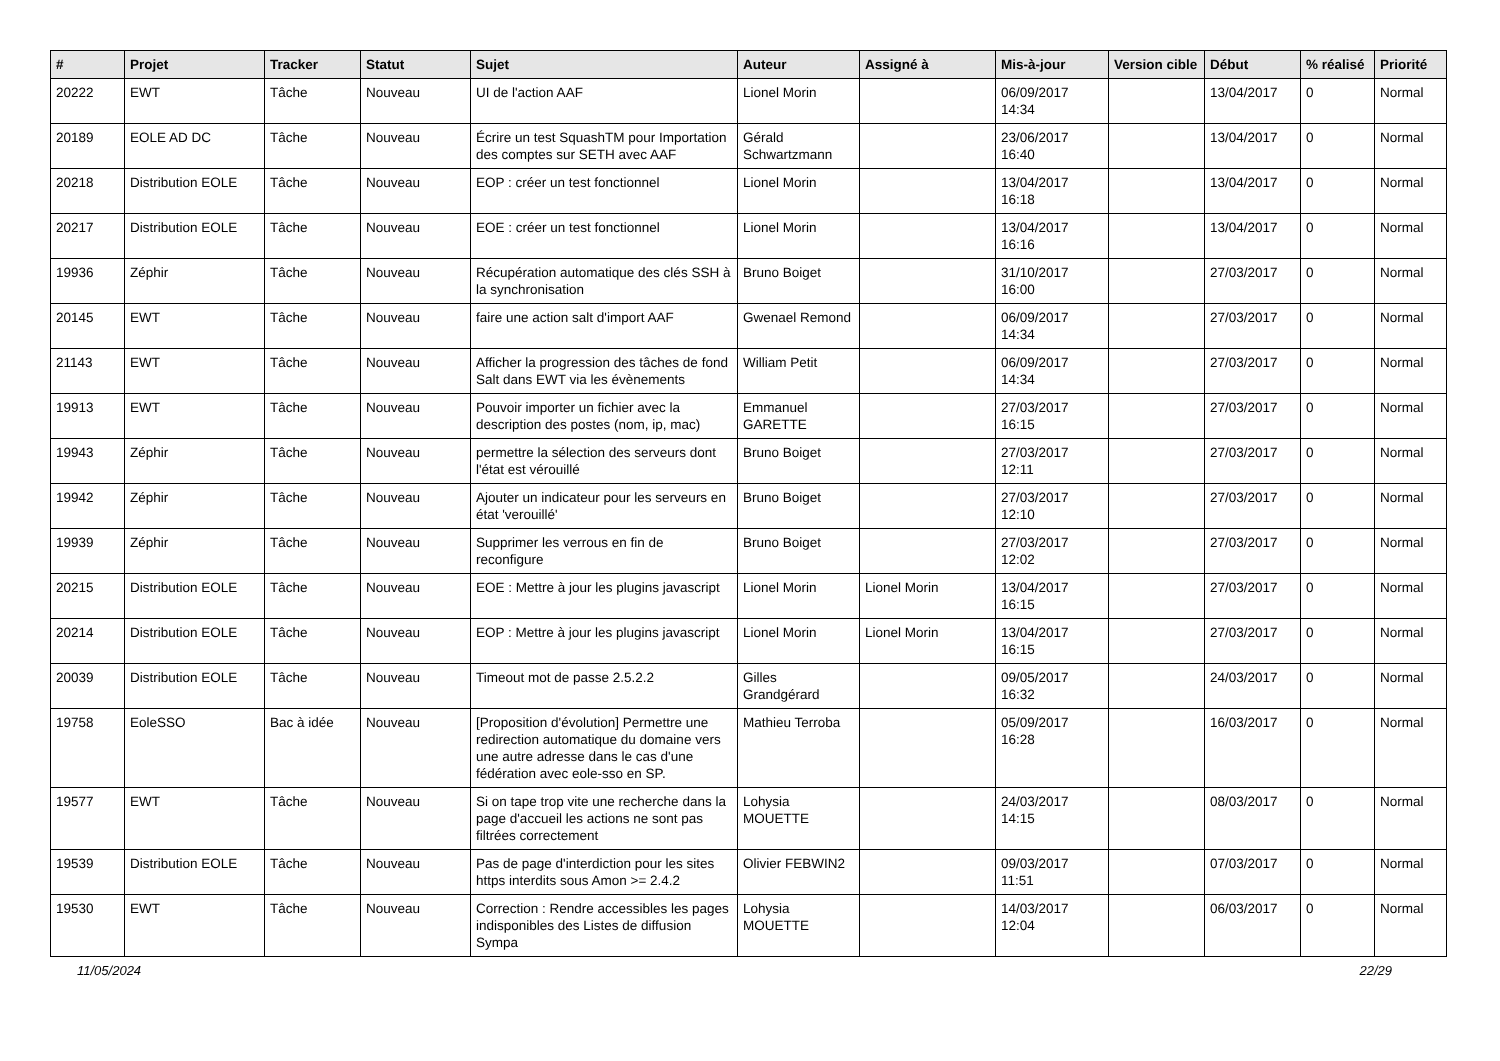| # | Projet | Tracker | Statut | Sujet | Auteur | Assigné à | Mis-à-jour | Version cible | Début | % réalisé | Priorité |
| --- | --- | --- | --- | --- | --- | --- | --- | --- | --- | --- | --- |
| 20222 | EWT | Tâche | Nouveau | UI de l'action AAF | Lionel Morin | | 06/09/2017 14:34 | | 13/04/2017 | 0 | Normal |
| 20189 | EOLE AD DC | Tâche | Nouveau | Écrire un test SquashTM pour Importation des comptes sur SETH avec AAF | Gérald Schwartzmann | | 23/06/2017 16:40 | | 13/04/2017 | 0 | Normal |
| 20218 | Distribution EOLE | Tâche | Nouveau | EOP : créer un test fonctionnel | Lionel Morin | | 13/04/2017 16:18 | | 13/04/2017 | 0 | Normal |
| 20217 | Distribution EOLE | Tâche | Nouveau | EOE : créer un test fonctionnel | Lionel Morin | | 13/04/2017 16:16 | | 13/04/2017 | 0 | Normal |
| 19936 | Zéphir | Tâche | Nouveau | Récupération automatique des clés SSH à la synchronisation | Bruno Boiget | | 31/10/2017 16:00 | | 27/03/2017 | 0 | Normal |
| 20145 | EWT | Tâche | Nouveau | faire une action salt d'import AAF | Gwenael Remond | | 06/09/2017 14:34 | | 27/03/2017 | 0 | Normal |
| 21143 | EWT | Tâche | Nouveau | Afficher la progression des tâches de fond Salt dans EWT via les évènements | William Petit | | 06/09/2017 14:34 | | 27/03/2017 | 0 | Normal |
| 19913 | EWT | Tâche | Nouveau | Pouvoir importer un fichier avec la description des postes (nom, ip, mac) | Emmanuel GARETTE | | 27/03/2017 16:15 | | 27/03/2017 | 0 | Normal |
| 19943 | Zéphir | Tâche | Nouveau | permettre la sélection des serveurs dont l'état est vérouillé | Bruno Boiget | | 27/03/2017 12:11 | | 27/03/2017 | 0 | Normal |
| 19942 | Zéphir | Tâche | Nouveau | Ajouter un indicateur pour les serveurs en état 'verouillé' | Bruno Boiget | | 27/03/2017 12:10 | | 27/03/2017 | 0 | Normal |
| 19939 | Zéphir | Tâche | Nouveau | Supprimer les verrous en fin de reconfigure | Bruno Boiget | | 27/03/2017 12:02 | | 27/03/2017 | 0 | Normal |
| 20215 | Distribution EOLE | Tâche | Nouveau | EOE : Mettre à jour les plugins javascript | Lionel Morin | Lionel Morin | 13/04/2017 16:15 | | 27/03/2017 | 0 | Normal |
| 20214 | Distribution EOLE | Tâche | Nouveau | EOP : Mettre à jour les plugins javascript | Lionel Morin | Lionel Morin | 13/04/2017 16:15 | | 27/03/2017 | 0 | Normal |
| 20039 | Distribution EOLE | Tâche | Nouveau | Timeout mot de passe 2.5.2.2 | Gilles Grandgérard | | 09/05/2017 16:32 | | 24/03/2017 | 0 | Normal |
| 19758 | EoleSSO | Bac à idée | Nouveau | [Proposition d'évolution] Permettre une redirection automatique du domaine vers une autre adresse dans le cas d'une fédération avec eole-sso en SP. | Mathieu Terroba | | 05/09/2017 16:28 | | 16/03/2017 | 0 | Normal |
| 19577 | EWT | Tâche | Nouveau | Si on tape trop vite une recherche dans la page d'accueil les actions ne sont pas filtrées correctement | Lohysia MOUETTE | | 24/03/2017 14:15 | | 08/03/2017 | 0 | Normal |
| 19539 | Distribution EOLE | Tâche | Nouveau | Pas de page d'interdiction pour les sites https interdits sous Amon >= 2.4.2 | Olivier FEBWIN2 | | 09/03/2017 11:51 | | 07/03/2017 | 0 | Normal |
| 19530 | EWT | Tâche | Nouveau | Correction : Rendre accessibles les pages indisponibles des Listes de diffusion Sympa | Lohysia MOUETTE | | 14/03/2017 12:04 | | 06/03/2017 | 0 | Normal |
11/05/2024 22/29